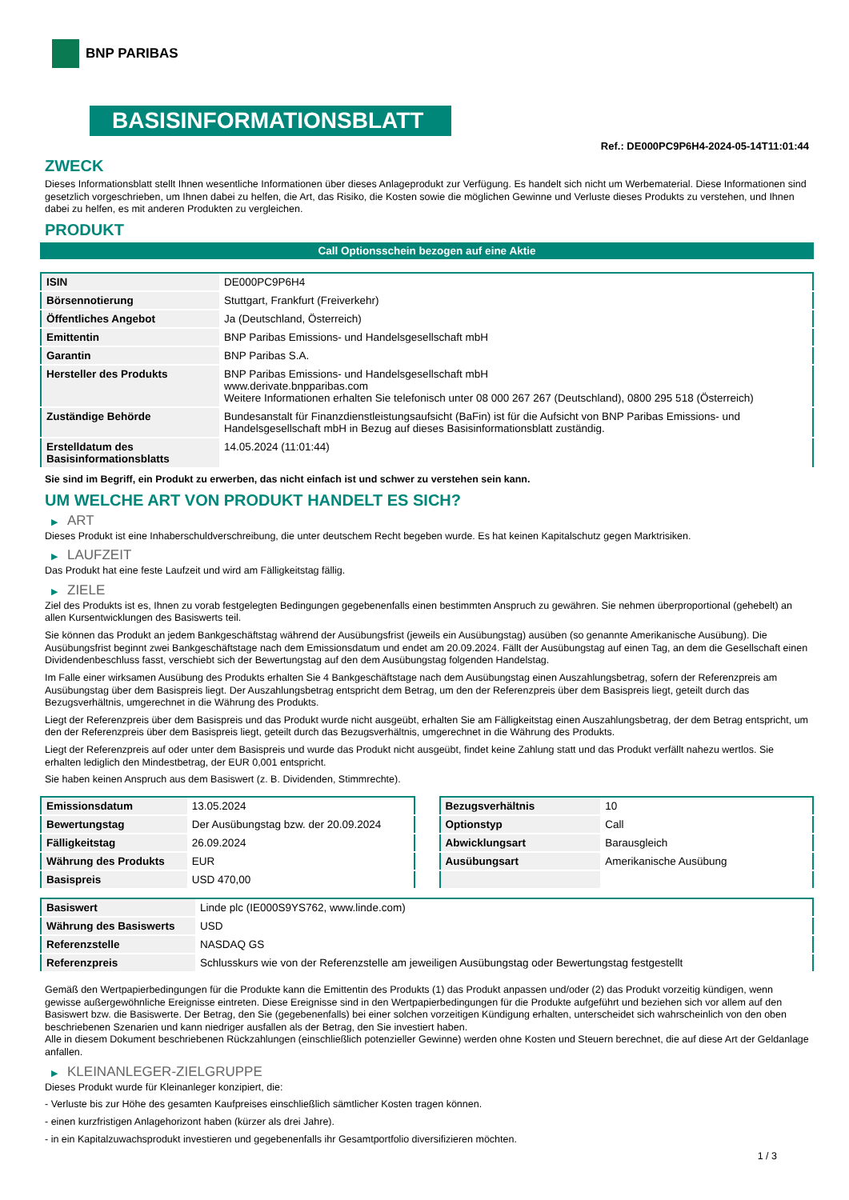BNP PARIBAS
BASISINFORMATIONSBLATT
Ref.: DE000PC9P6H4-2024-05-14T11:01:44
ZWECK
Dieses Informationsblatt stellt Ihnen wesentliche Informationen über dieses Anlageprodukt zur Verfügung. Es handelt sich nicht um Werbematerial. Diese Informationen sind gesetzlich vorgeschrieben, um Ihnen dabei zu helfen, die Art, das Risiko, die Kosten sowie die möglichen Gewinne und Verluste dieses Produkts zu verstehen, und Ihnen dabei zu helfen, es mit anderen Produkten zu vergleichen.
PRODUKT
Call Optionsschein bezogen auf eine Aktie
| ISIN | DE000PC9P6H4 |
| Börsennotierung | Stuttgart, Frankfurt (Freiverkehr) |
| Öffentliches Angebot | Ja (Deutschland, Österreich) |
| Emittentin | BNP Paribas Emissions- und Handelsgesellschaft mbH |
| Garantin | BNP Paribas S.A. |
| Hersteller des Produkts | BNP Paribas Emissions- und Handelsgesellschaft mbH www.derivate.bnpparibas.com Weitere Informationen erhalten Sie telefonisch unter 08 000 267 267 (Deutschland), 0800 295 518 (Österreich) |
| Zuständige Behörde | Bundesanstalt für Finanzdienstleistungsaufsicht (BaFin) ist für die Aufsicht von BNP Paribas Emissions- und Handelsgesellschaft mbH in Bezug auf dieses Basisinformationsblatt zuständig. |
| Erstelldatum des Basisinformationsblatts | 14.05.2024 (11:01:44) |
Sie sind im Begriff, ein Produkt zu erwerben, das nicht einfach ist und schwer zu verstehen sein kann.
UM WELCHE ART VON PRODUKT HANDELT ES SICH?
▶ ART
Dieses Produkt ist eine Inhaberschuldverschreibung, die unter deutschem Recht begeben wurde. Es hat keinen Kapitalschutz gegen Marktrisiken.
▶ LAUFZEIT
Das Produkt hat eine feste Laufzeit und wird am Fälligkeitstag fällig.
▶ ZIELE
Ziel des Produkts ist es, Ihnen zu vorab festgelegten Bedingungen gegebenenfalls einen bestimmten Anspruch zu gewähren. Sie nehmen überproportional (gehebelt) an allen Kursentwicklungen des Basiswerts teil.
Sie können das Produkt an jedem Bankgeschäftstag während der Ausübungsfrist (jeweils ein Ausübungstag) ausüben (so genannte Amerikanische Ausübung). Die Ausübungsfrist beginnt zwei Bankgeschäftstage nach dem Emissionsdatum und endet am 20.09.2024. Fällt der Ausübungstag auf einen Tag, an dem die Gesellschaft einen Dividendenbeschluss fasst, verschiebt sich der Bewertungstag auf den dem Ausübungstag folgenden Handelstag.
Im Falle einer wirksamen Ausübung des Produkts erhalten Sie 4 Bankgeschäftstage nach dem Ausübungstag einen Auszahlungsbetrag, sofern der Referenzpreis am Ausübungstag über dem Basispreis liegt. Der Auszahlungsbetrag entspricht dem Betrag, um den der Referenzpreis über dem Basispreis liegt, geteilt durch das Bezugsverhältnis, umgerechnet in die Währung des Produkts.
Liegt der Referenzpreis über dem Basispreis und das Produkt wurde nicht ausgeübt, erhalten Sie am Fälligkeitstag einen Auszahlungsbetrag, der dem Betrag entspricht, um den der Referenzpreis über dem Basispreis liegt, geteilt durch das Bezugsverhältnis, umgerechnet in die Währung des Produkts.
Liegt der Referenzpreis auf oder unter dem Basispreis und wurde das Produkt nicht ausgeübt, findet keine Zahlung statt und das Produkt verfällt nahezu wertlos. Sie erhalten lediglich den Mindestbetrag, der EUR 0,001 entspricht.
Sie haben keinen Anspruch aus dem Basiswert (z. B. Dividenden, Stimmrechte).
| Emissionsdatum | 13.05.2024 |
| Bewertungstag | Der Ausübungstag bzw. der 20.09.2024 |
| Fälligkeitstag | 26.09.2024 |
| Währung des Produkts | EUR |
| Basispreis | USD 470,00 |
| Bezugsverhältnis | 10 |
| Optionstyp | Call |
| Abwicklungsart | Barausgleich |
| Ausübungsart | Amerikanische Ausübung |
| Basiswert | Linde plc (IE000S9YS762, www.linde.com) |
| Währung des Basiswerts | USD |
| Referenzstelle | NASDAQ GS |
| Referenzpreis | Schlusskurs wie von der Referenzstelle am jeweiligen Ausübungstag oder Bewertungstag festgestellt |
Gemäß den Wertpapierbedingungen für die Produkte kann die Emittentin des Produkts (1) das Produkt anpassen und/oder (2) das Produkt vorzeitig kündigen, wenn gewisse außergewöhnliche Ereignisse eintreten. Diese Ereignisse sind in den Wertpapierbedingungen für die Produkte aufgeführt und beziehen sich vor allem auf den Basiswert bzw. die Basiswerte. Der Betrag, den Sie (gegebenenfalls) bei einer solchen vorzeitigen Kündigung erhalten, unterscheidet sich wahrscheinlich von den oben beschriebenen Szenarien und kann niedriger ausfallen als der Betrag, den Sie investiert haben.
Alle in diesem Dokument beschriebenen Rückzahlungen (einschließlich potenzieller Gewinne) werden ohne Kosten und Steuern berechnet, die auf diese Art der Geldanlage anfallen.
▶ KLEINANLEGER-ZIELGRUPPE
Dieses Produkt wurde für Kleinanleger konzipiert, die:
- Verluste bis zur Höhe des gesamten Kaufpreises einschließlich sämtlicher Kosten tragen können.
- einen kurzfristigen Anlagehorizont haben (kürzer als drei Jahre).
- in ein Kapitalzuwachsprodukt investieren und gegebenenfalls ihr Gesamtportfolio diversifizieren möchten.
1 / 3